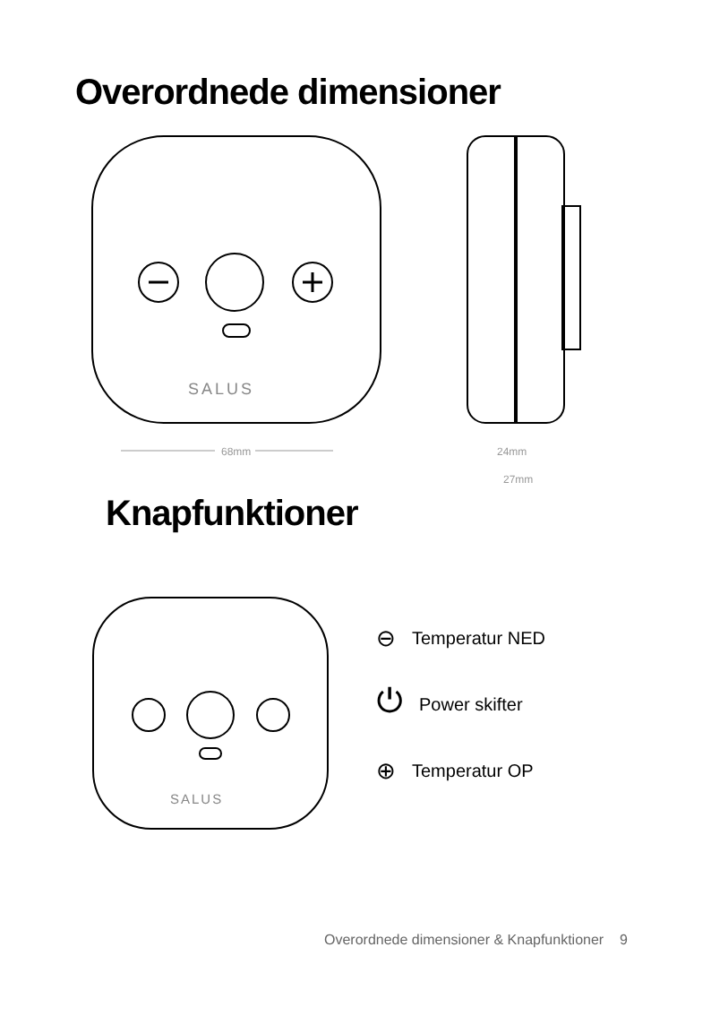Overordnede dimensioner
SALUS
68mm
24mm
27mm
Knapfunktioner
SALUS
⊖ Temperatur NED
⏻ Power skifter
⊕ Temperatur OP
Overordnede dimensioner & Knapfunktioner 9